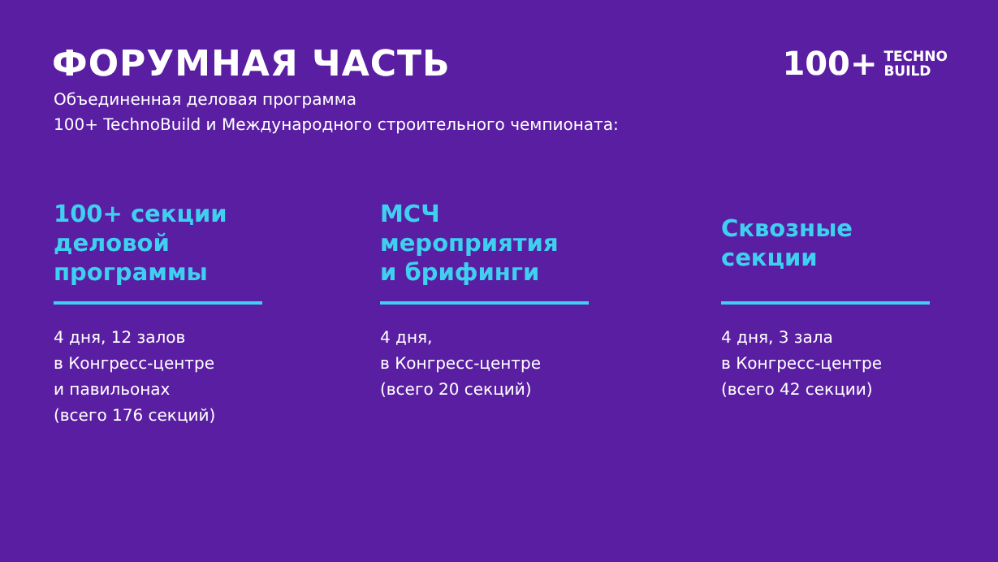ФОРУМНАЯ ЧАСТЬ 100+ TECHNO
BUILD
Объединенная деловая программа
100+ TechnoBuild и Международного строительного чемпионата:
100+ секции
деловой
программы
4 дня, 12 залов
в Конгресс-центре
и павильонах
(всего 176 секций)
МСЧ
мероприятия
и брифинги
4 дня,
в Конгресс-центре
(всего 20 секций)
Сквозные
секции
4 дня, 3 зала
в Конгресс-центре
(всего 42 секции)